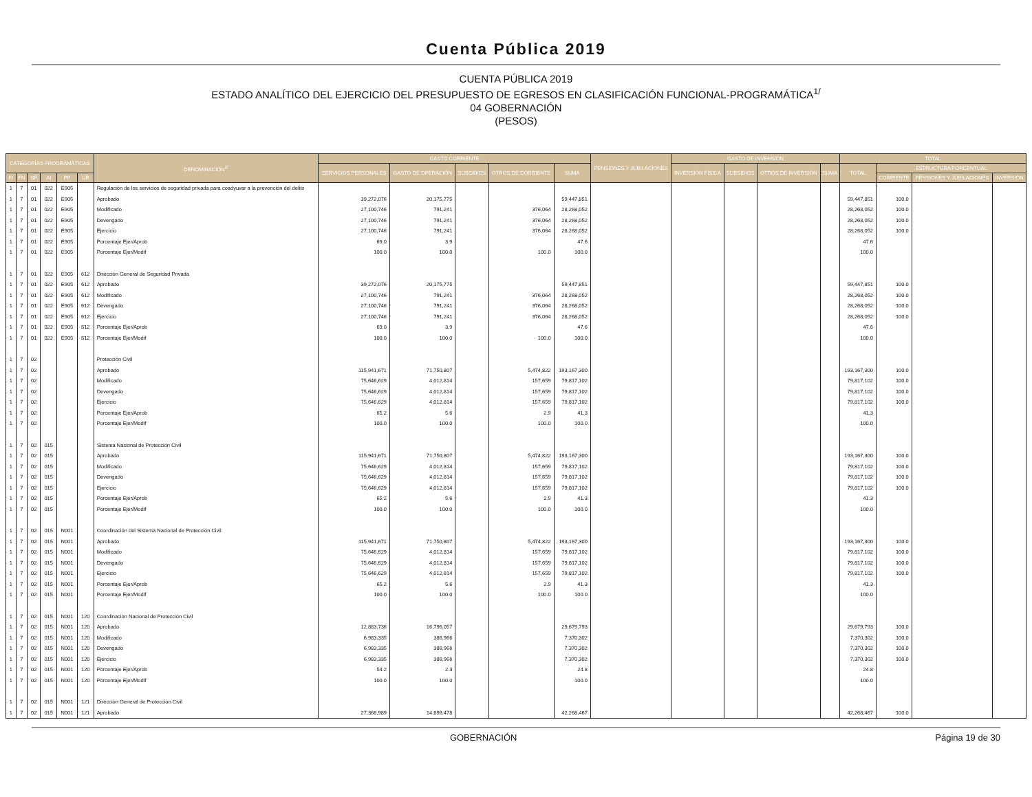Cuenta Pública 2019
CUENTA PÚBLICA 2019
ESTADO ANALÍTICO DEL EJERCICIO DEL PRESUPUESTO DE EGRESOS EN CLASIFICACIÓN FUNCIONAL-PROGRAMÁTICA<sup>1/</sup>
04 GOBERNACIÓN
(PESOS)
| CATEGORÍAS PROGRAMÁTICAS | | | | | | DENOMINACIÓN<sup>2/</sup> | GASTO CORRIENTE | | | | | PENSIONES Y JUBILACIONES | GASTO DE INVERSIÓN | | | | TOTAL | | | |
| --- | --- | --- | --- | --- | --- | --- | --- | --- | --- | --- | --- | --- | --- | --- | --- | --- | --- | --- | --- | --- |
| | | | | | | | SERVICIOS PERSONALES | GASTO DE OPERACIÓN | SUBSIDIOS | OTROS DE CORRIENTE | SUMA | | INVERSIÓN FÍSICA | SUBSIDIOS | OTROS DE INVERSIÓN | SUMA | TOTAL | ESTRUCTURA PORCENTUAL | | |
| FI | FN | SF | AI | PP | UR | | | | | | | | | | | | | CORRIENTE | PENSIONES Y JUBILACIONES | INVERSIÓN |
| 1 | 7 | 01 | 022 | E905 | | Regulación de los servicios de seguridad privada para coadyuvar a la prevención del delito | | | | | | | | | | | | | | |
| 1 | 7 | 01 | 022 | E905 | | Aprobado | 39,272,076 | 20,175,775 | | | 59,447,851 | | | | | | 59,447,851 | 100.0 | | |
| 1 | 7 | 01 | 022 | E905 | | Modificado | 27,100,746 | 791,241 | | 376,064 | 28,268,052 | | | | | | 28,268,052 | 100.0 | | |
| 1 | 7 | 01 | 022 | E905 | | Devengado | 27,100,746 | 791,241 | | 376,064 | 28,268,052 | | | | | | 28,268,052 | 100.0 | | |
| 1 | 7 | 01 | 022 | E905 | | Ejercicio | 27,100,746 | 791,241 | | 376,064 | 28,268,052 | | | | | | 28,268,052 | 100.0 | | |
| 1 | 7 | 01 | 022 | E905 | | Porcentaje Ejer/Aprob | 69.0 | 3.9 | | | 47.6 | | | | | | 47.6 | | | |
| 1 | 7 | 01 | 022 | E905 | | Porcentaje Ejer/Modif | 100.0 | 100.0 | | 100.0 | 100.0 | | | | | | 100.0 | | | |
| 1 | 7 | 01 | 022 | E905 | 612 | Dirección General de Seguridad Privada | | | | | | | | | | | | | | |
| 1 | 7 | 01 | 022 | E905 | 612 | Aprobado | 39,272,076 | 20,175,775 | | | 59,447,851 | | | | | | 59,447,851 | 100.0 | | |
| 1 | 7 | 01 | 022 | E905 | 612 | Modificado | 27,100,746 | 791,241 | | 376,064 | 28,268,052 | | | | | | 28,268,052 | 100.0 | | |
| 1 | 7 | 01 | 022 | E905 | 612 | Devengado | 27,100,746 | 791,241 | | 376,064 | 28,268,052 | | | | | | 28,268,052 | 100.0 | | |
| 1 | 7 | 01 | 022 | E905 | 612 | Ejercicio | 27,100,746 | 791,241 | | 376,064 | 28,268,052 | | | | | | 28,268,052 | 100.0 | | |
| 1 | 7 | 01 | 022 | E905 | 612 | Porcentaje Ejer/Aprob | 69.0 | 3.9 | | | 47.6 | | | | | | 47.6 | | | |
| 1 | 7 | 01 | 022 | E905 | 612 | Porcentaje Ejer/Modif | 100.0 | 100.0 | | 100.0 | 100.0 | | | | | | 100.0 | | | |
| 1 | 7 | 02 | | | | Protección Civil | | | | | | | | | | | | | | |
| 1 | 7 | 02 | | | | Aprobado | 115,941,671 | 71,750,807 | | 5,474,822 | 193,167,300 | | | | | | 193,167,300 | 100.0 | | |
| 1 | 7 | 02 | | | | Modificado | 75,646,629 | 4,012,814 | | 157,659 | 79,817,102 | | | | | | 79,817,102 | 100.0 | | |
| 1 | 7 | 02 | | | | Devengado | 75,646,629 | 4,012,814 | | 157,659 | 79,817,102 | | | | | | 79,817,102 | 100.0 | | |
| 1 | 7 | 02 | | | | Ejercicio | 75,646,629 | 4,012,814 | | 157,659 | 79,817,102 | | | | | | 79,817,102 | 100.0 | | |
| 1 | 7 | 02 | | | | Porcentaje Ejer/Aprob | 65.2 | 5.6 | | 2.9 | 41.3 | | | | | | 41.3 | | | |
| 1 | 7 | 02 | | | | Porcentaje Ejer/Modif | 100.0 | 100.0 | | 100.0 | 100.0 | | | | | | 100.0 | | | |
| 1 | 7 | 02 | 015 | | | Sistema Nacional de Protección Civil | | | | | | | | | | | | | | |
| 1 | 7 | 02 | 015 | | | Aprobado | 115,941,671 | 71,750,807 | | 5,474,822 | 193,167,300 | | | | | | 193,167,300 | 100.0 | | |
| 1 | 7 | 02 | 015 | | | Modificado | 75,646,629 | 4,012,814 | | 157,659 | 79,817,102 | | | | | | 79,817,102 | 100.0 | | |
| 1 | 7 | 02 | 015 | | | Devengado | 75,646,629 | 4,012,814 | | 157,659 | 79,817,102 | | | | | | 79,817,102 | 100.0 | | |
| 1 | 7 | 02 | 015 | | | Ejercicio | 75,646,629 | 4,012,814 | | 157,659 | 79,817,102 | | | | | | 79,817,102 | 100.0 | | |
| 1 | 7 | 02 | 015 | | | Porcentaje Ejer/Aprob | 65.2 | 5.6 | | 2.9 | 41.3 | | | | | | 41.3 | | | |
| 1 | 7 | 02 | 015 | | | Porcentaje Ejer/Modif | 100.0 | 100.0 | | 100.0 | 100.0 | | | | | | 100.0 | | | |
| 1 | 7 | 02 | 015 | N001 | | Coordinación del Sistema Nacional de Protección Civil | | | | | | | | | | | | | | |
| 1 | 7 | 02 | 015 | N001 | | Aprobado | 115,941,671 | 71,750,807 | | 5,474,822 | 193,167,300 | | | | | | 193,167,300 | 100.0 | | |
| 1 | 7 | 02 | 015 | N001 | | Modificado | 75,646,629 | 4,012,814 | | 157,659 | 79,817,102 | | | | | | 79,817,102 | 100.0 | | |
| 1 | 7 | 02 | 015 | N001 | | Devengado | 75,646,629 | 4,012,814 | | 157,659 | 79,817,102 | | | | | | 79,817,102 | 100.0 | | |
| 1 | 7 | 02 | 015 | N001 | | Ejercicio | 75,646,629 | 4,012,814 | | 157,659 | 79,817,102 | | | | | | 79,817,102 | 100.0 | | |
| 1 | 7 | 02 | 015 | N001 | | Porcentaje Ejer/Aprob | 65.2 | 5.6 | | 2.9 | 41.3 | | | | | | 41.3 | | | |
| 1 | 7 | 02 | 015 | N001 | | Porcentaje Ejer/Modif | 100.0 | 100.0 | | 100.0 | 100.0 | | | | | | 100.0 | | | |
| 1 | 7 | 02 | 015 | N001 | 120 | Coordinación Nacional de Protección Civil | | | | | | | | | | | | | | |
| 1 | 7 | 02 | 015 | N001 | 120 | Aprobado | 12,883,736 | 16,796,057 | | | 29,679,793 | | | | | | 29,679,793 | 100.0 | | |
| 1 | 7 | 02 | 015 | N001 | 120 | Modificado | 6,983,335 | 386,966 | | | 7,370,302 | | | | | | 7,370,302 | 100.0 | | |
| 1 | 7 | 02 | 015 | N001 | 120 | Devengado | 6,983,335 | 386,966 | | | 7,370,302 | | | | | | 7,370,302 | 100.0 | | |
| 1 | 7 | 02 | 015 | N001 | 120 | Ejercicio | 6,983,335 | 386,966 | | | 7,370,302 | | | | | | 7,370,302 | 100.0 | | |
| 1 | 7 | 02 | 015 | N001 | 120 | Porcentaje Ejer/Aprob | 54.2 | 2.3 | | | 24.8 | | | | | | 24.8 | | | |
| 1 | 7 | 02 | 015 | N001 | 120 | Porcentaje Ejer/Modif | 100.0 | 100.0 | | | 100.0 | | | | | | 100.0 | | | |
| 1 | 7 | 02 | 015 | N001 | 121 | Dirección General de Protección Civil | | | | | | | | | | | | | | |
| 1 | 7 | 02 | 015 | N001 | 121 | Aprobado | 27,368,989 | 14,899,478 | | | 42,268,467 | | | | | | 42,268,467 | 100.0 | | |
GOBERNACIÓN Página 19 de 30